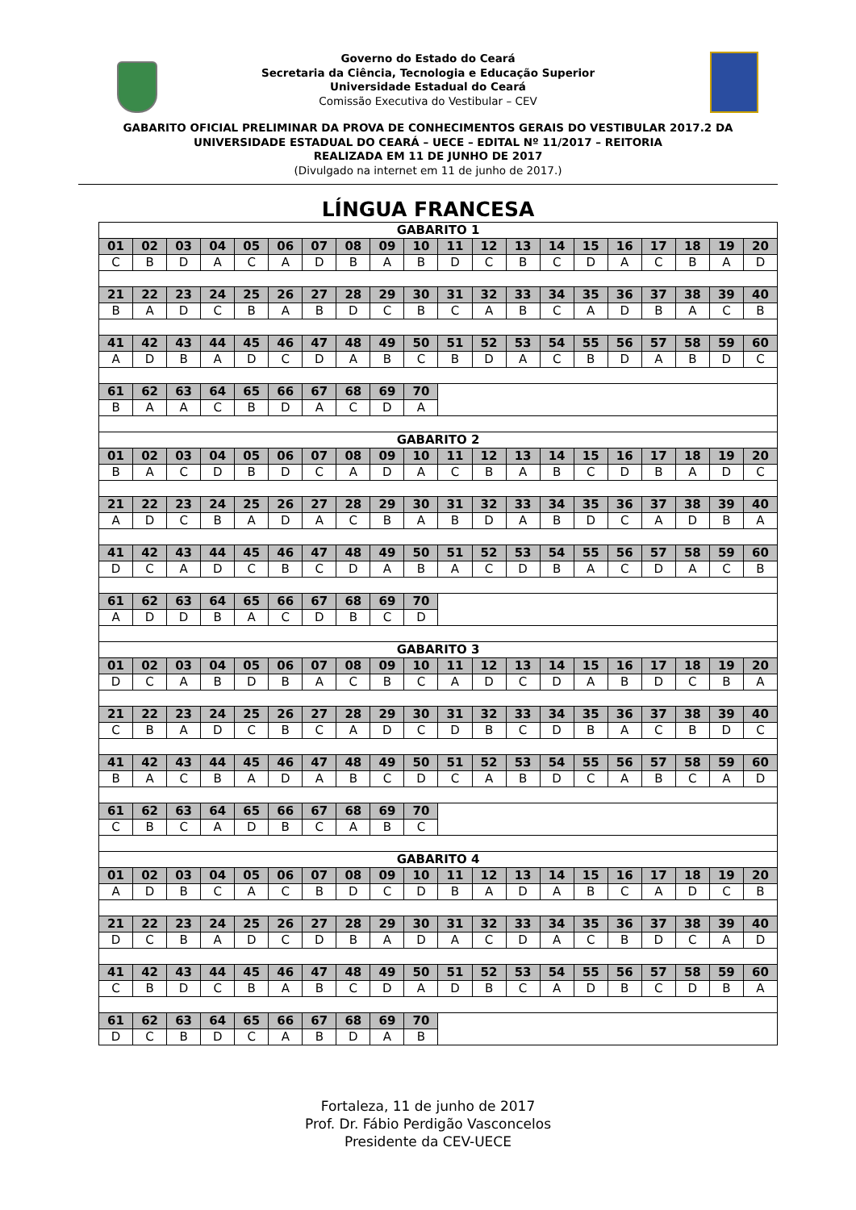Governo do Estado do Ceará
Secretaria da Ciência, Tecnologia e Educação Superior
Universidade Estadual do Ceará
Comissão Executiva do Vestibular – CEV
GABARITO OFICIAL PRELIMINAR DA PROVA DE CONHECIMENTOS GERAIS DO VESTIBULAR 2017.2 DA
UNIVERSIDADE ESTADUAL DO CEARÁ – UECE – EDITAL Nº 11/2017 – REITORIA
REALIZADA EM 11 DE JUNHO DE 2017
(Divulgado na internet em 11 de junho de 2017.)
LÍNGUA FRANCESA
| GABARITO 1 | | | | | | | | | | | | | | | | | | | |
| 01 | 02 | 03 | 04 | 05 | 06 | 07 | 08 | 09 | 10 | 11 | 12 | 13 | 14 | 15 | 16 | 17 | 18 | 19 | 20 |
| C | B | D | A | C | A | D | B | A | B | D | C | B | C | D | A | C | B | A | D |
| 21 | 22 | 23 | 24 | 25 | 26 | 27 | 28 | 29 | 30 | 31 | 32 | 33 | 34 | 35 | 36 | 37 | 38 | 39 | 40 |
| B | A | D | C | B | A | B | D | C | B | C | A | B | C | A | D | B | A | C | B |
| 41 | 42 | 43 | 44 | 45 | 46 | 47 | 48 | 49 | 50 | 51 | 52 | 53 | 54 | 55 | 56 | 57 | 58 | 59 | 60 |
| A | D | B | A | D | C | D | A | B | C | B | D | A | C | B | D | A | B | D | C |
| 61 | 62 | 63 | 64 | 65 | 66 | 67 | 68 | 69 | 70 | | | | | | | | | | |
| B | A | A | C | B | D | A | C | D | A | | | | | | | | | | |
| GABARITO 2 | | | | | | | | | | | | | | | | | | | |
| 01 | 02 | 03 | 04 | 05 | 06 | 07 | 08 | 09 | 10 | 11 | 12 | 13 | 14 | 15 | 16 | 17 | 18 | 19 | 20 |
| B | A | C | D | B | D | C | A | D | A | C | B | A | B | C | D | B | A | D | C |
| 21 | 22 | 23 | 24 | 25 | 26 | 27 | 28 | 29 | 30 | 31 | 32 | 33 | 34 | 35 | 36 | 37 | 38 | 39 | 40 |
| A | D | C | B | A | D | A | C | B | A | B | D | A | B | D | C | A | D | B | A |
| 41 | 42 | 43 | 44 | 45 | 46 | 47 | 48 | 49 | 50 | 51 | 52 | 53 | 54 | 55 | 56 | 57 | 58 | 59 | 60 |
| D | C | A | D | C | B | C | D | A | B | A | C | D | B | A | C | D | A | C | B |
| 61 | 62 | 63 | 64 | 65 | 66 | 67 | 68 | 69 | 70 | | | | | | | | | | |
| A | D | D | B | A | C | D | B | C | D | | | | | | | | | | |
| GABARITO 3 | | | | | | | | | | | | | | | | | | | |
| 01 | 02 | 03 | 04 | 05 | 06 | 07 | 08 | 09 | 10 | 11 | 12 | 13 | 14 | 15 | 16 | 17 | 18 | 19 | 20 |
| D | C | A | B | D | B | A | C | B | C | A | D | C | D | A | B | D | C | B | A |
| 21 | 22 | 23 | 24 | 25 | 26 | 27 | 28 | 29 | 30 | 31 | 32 | 33 | 34 | 35 | 36 | 37 | 38 | 39 | 40 |
| C | B | A | D | C | B | C | A | D | C | D | B | C | D | B | A | C | B | D | C |
| 41 | 42 | 43 | 44 | 45 | 46 | 47 | 48 | 49 | 50 | 51 | 52 | 53 | 54 | 55 | 56 | 57 | 58 | 59 | 60 |
| B | A | C | B | A | D | A | B | C | D | C | A | B | D | C | A | B | C | A | D |
| 61 | 62 | 63 | 64 | 65 | 66 | 67 | 68 | 69 | 70 | | | | | | | | | | |
| C | B | C | A | D | B | C | A | B | C | | | | | | | | | | |
| GABARITO 4 | | | | | | | | | | | | | | | | | | | |
| 01 | 02 | 03 | 04 | 05 | 06 | 07 | 08 | 09 | 10 | 11 | 12 | 13 | 14 | 15 | 16 | 17 | 18 | 19 | 20 |
| A | D | B | C | A | C | B | D | C | D | B | A | D | A | B | C | A | D | C | B |
| 21 | 22 | 23 | 24 | 25 | 26 | 27 | 28 | 29 | 30 | 31 | 32 | 33 | 34 | 35 | 36 | 37 | 38 | 39 | 40 |
| D | C | B | A | D | C | D | B | A | D | A | C | D | A | C | B | D | C | A | D |
| 41 | 42 | 43 | 44 | 45 | 46 | 47 | 48 | 49 | 50 | 51 | 52 | 53 | 54 | 55 | 56 | 57 | 58 | 59 | 60 |
| C | B | D | C | B | A | B | C | D | A | D | B | C | A | D | B | C | D | B | A |
| 61 | 62 | 63 | 64 | 65 | 66 | 67 | 68 | 69 | 70 | | | | | | | | | | |
| D | C | B | D | C | A | B | D | A | B | | | | | | | | | | |
Fortaleza, 11 de junho de 2017
Prof. Dr. Fábio Perdigão Vasconcelos
Presidente da CEV-UECE